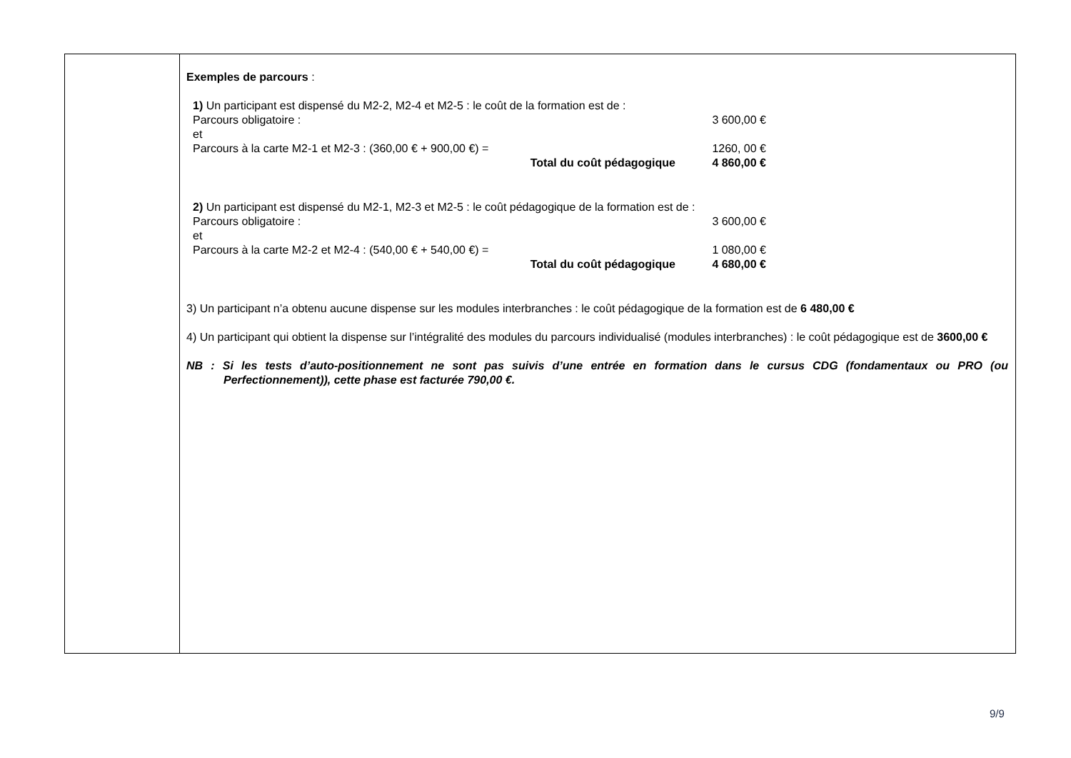| | Exemples de parcours : 1) Un participant est dispensé du M2-2, M2-4 et M2-5 : le coût de la formation est de : Parcours obligatoire : 3 600,00 € et Parcours à la carte M2-1 et M2-3 : (360,00 € + 900,00 €) = 1260, 00 € Total du coût pédagogique 4 860,00 € 2) Un participant est dispensé du M2-1, M2-3 et M2-5 : le coût pédagogique de la formation est de : Parcours obligatoire : 3 600,00 € et Parcours à la carte M2-2 et M2-4 : (540,00 € + 540,00 €) = 1 080,00 € Total du coût pédagogique 4 680,00 € 3) Un participant n’a obtenu aucune dispense sur les modules interbranches : le coût pédagogique de la formation est de 6 480,00 € 4) Un participant qui obtient la dispense sur l’intégralité des modules du parcours individualisé (modules interbranches) : le coût pédagogique est de 3600,00 € NB : Si les tests d’auto-positionnement ne sont pas suivis d’une entrée en formation dans le cursus CDG (fondamentaux ou PRO (ou Perfectionnement)), cette phase est facturée 790,00 €. |
9/9